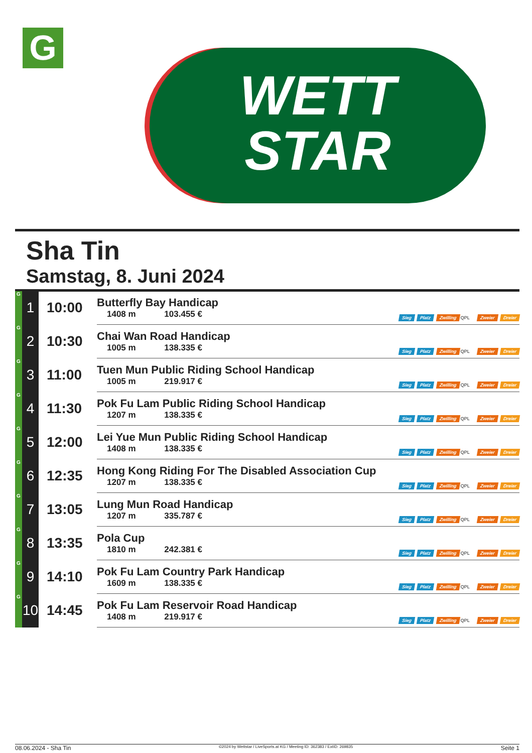G
WETT
STAR
Sha Tin
Samstag, 8. Juni 2024
| G | 1 | 10:00 | Butterfly Bay Handicap 1408 m 103.455 € | Sieg Platz Zwilling QPL Zweier Dreier |
| G | 2 | 10:30 | Chai Wan Road Handicap 1005 m 138.335 € | Sieg Platz Zwilling QPL Zweier Dreier |
| G | 3 | 11:00 | Tuen Mun Public Riding School Handicap 1005 m 219.917 € | Sieg Platz Zwilling QPL Zweier Dreier |
| G | 4 | 11:30 | Pok Fu Lam Public Riding School Handicap 1207 m 138.335 € | Sieg Platz Zwilling QPL Zweier Dreier |
| G | 5 | 12:00 | Lei Yue Mun Public Riding School Handicap 1408 m 138.335 € | Sieg Platz Zwilling QPL Zweier Dreier |
| G | 6 | 12:35 | Hong Kong Riding For The Disabled Association Cup 1207 m 138.335 € | Sieg Platz Zwilling QPL Zweier Dreier |
| G | 7 | 13:05 | Lung Mun Road Handicap 1207 m 335.787 € | Sieg Platz Zwilling QPL Zweier Dreier |
| G | 8 | 13:35 | Pola Cup 1810 m 242.381 € | Sieg Platz Zwilling QPL Zweier Dreier |
| G | 9 | 14:10 | Pok Fu Lam Country Park Handicap 1609 m 138.335 € | Sieg Platz Zwilling QPL Zweier Dreier |
| G | 10 | 14:45 | Pok Fu Lam Reservoir Road Handicap 1408 m 219.917 € | Sieg Platz Zwilling QPL Zweier Dreier |
08.06.2024 - Sha Tin ©2024 by Wettstar / LiveSports.at KG / Meeting ID: 362383 / ExtID: 269835 Seite 1